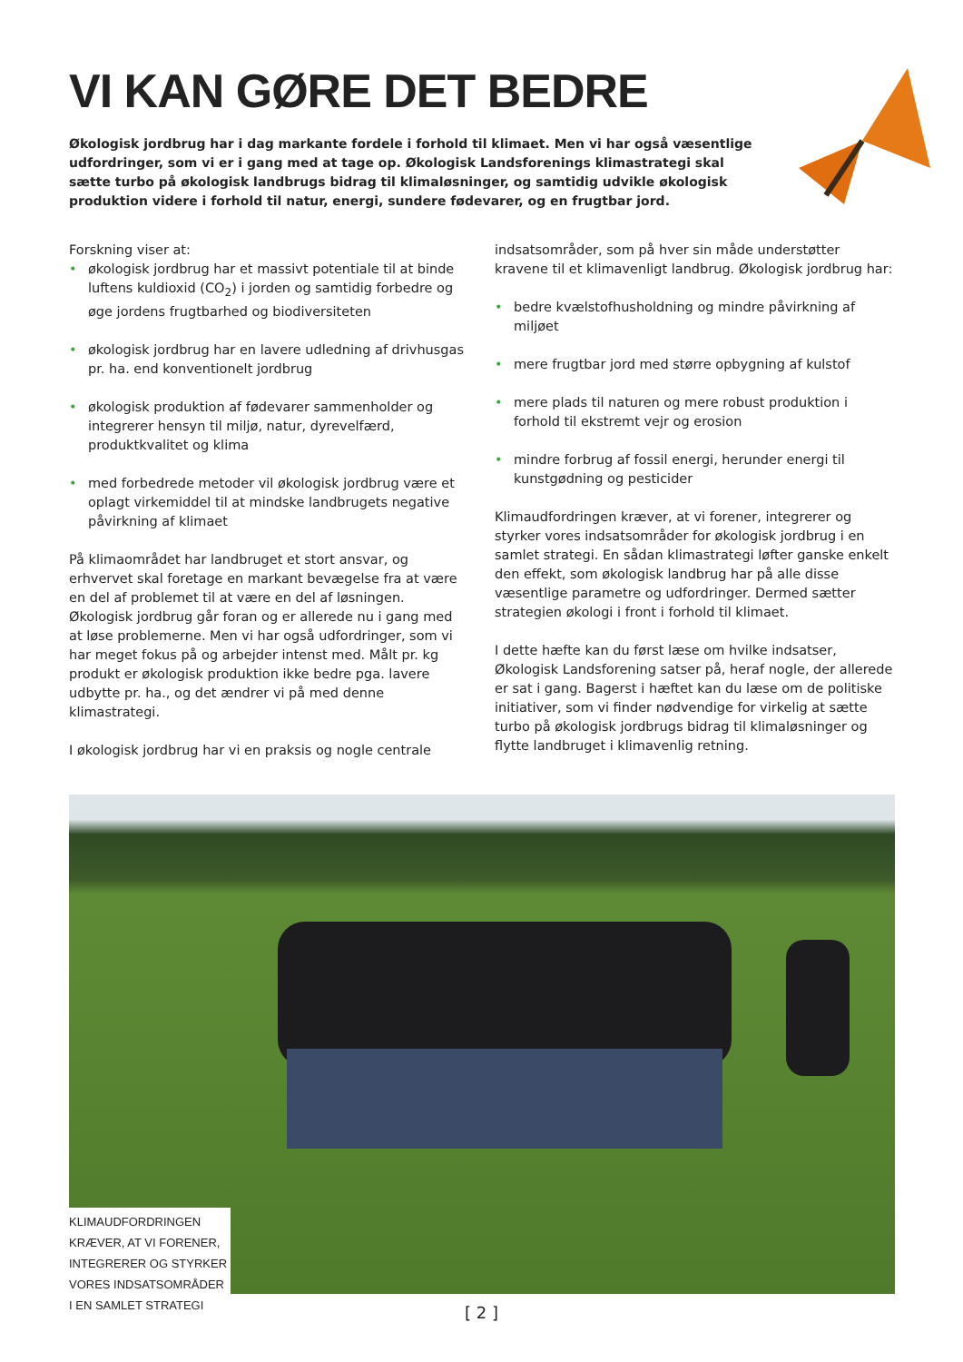VI KAN GØRE DET BEDRE
Økologisk jordbrug har i dag markante fordele i forhold til klimaet. Men vi har også væsentlige udfordringer, som vi er i gang med at tage op. Økologisk Landsforenings klimastrategi skal sætte turbo på økologisk landbrugs bidrag til klimaløsninger, og samtidig udvikle økologisk produktion videre i forhold til natur, energi, sundere fødevarer, og en frugtbar jord.
Forskning viser at:
• økologisk jordbrug har et massivt potentiale til at binde luftens kuldioxid (CO<sub>2</sub>) i jorden og samtidig forbedre og øge jordens frugtbarhed og biodiversiteten
• økologisk jordbrug har en lavere udledning af drivhusgas pr. ha. end konventionelt jordbrug
• økologisk produktion af fødevarer sammenholder og integrerer hensyn til miljø, natur, dyrevelfærd, produktkvalitet og klima
• med forbedrede metoder vil økologisk jordbrug være et oplagt virkemiddel til at mindske landbrugets negative påvirkning af klimaet
På klimaområdet har landbruget et stort ansvar, og erhvervet skal foretage en markant bevægelse fra at være en del af problemet til at være en del af løsningen. Økologisk jordbrug går foran og er allerede nu i gang med at løse problemerne. Men vi har også udfordringer, som vi har meget fokus på og arbejder intenst med. Målt pr. kg produkt er økologisk produktion ikke bedre pga. lavere udbytte pr. ha., og det ændrer vi på med denne klimastrategi.
I økologisk jordbrug har vi en praksis og nogle centrale
indsatsområder, som på hver sin måde understøtter kravene til et klimavenligt landbrug. Økologisk jordbrug har:
• bedre kvælstofhusholdning og mindre påvirkning af miljøet
• mere frugtbar jord med større opbygning af kulstof
• mere plads til naturen og mere robust produktion i forhold til ekstremt vejr og erosion
• mindre forbrug af fossil energi, herunder energi til kunstgødning og pesticider
Klimaudfordringen kræver, at vi forener, integrerer og styrker vores indsatsområder for økologisk jordbrug i en samlet strategi. En sådan klimastrategi løfter ganske enkelt den effekt, som økologisk landbrug har på alle disse væsentlige parametre og udfordringer. Dermed sætter strategien økologi i front i forhold til klimaet.
I dette hæfte kan du først læse om hvilke indsatser, Økologisk Landsforening satser på, heraf nogle, der allerede er sat i gang. Bagerst i hæftet kan du læse om de politiske initiativer, som vi finder nødvendige for virkelig at sætte turbo på økologisk jordbrugs bidrag til klimaløsninger og flytte landbruget i klimavenlig retning.
KLIMAUDFORDRINGEN KRÆVER, AT VI FORENER, INTEGRERER OG STYRKER VORES INDSATSOMRÅDER I EN SAMLET STRATEGI
[ 2 ]